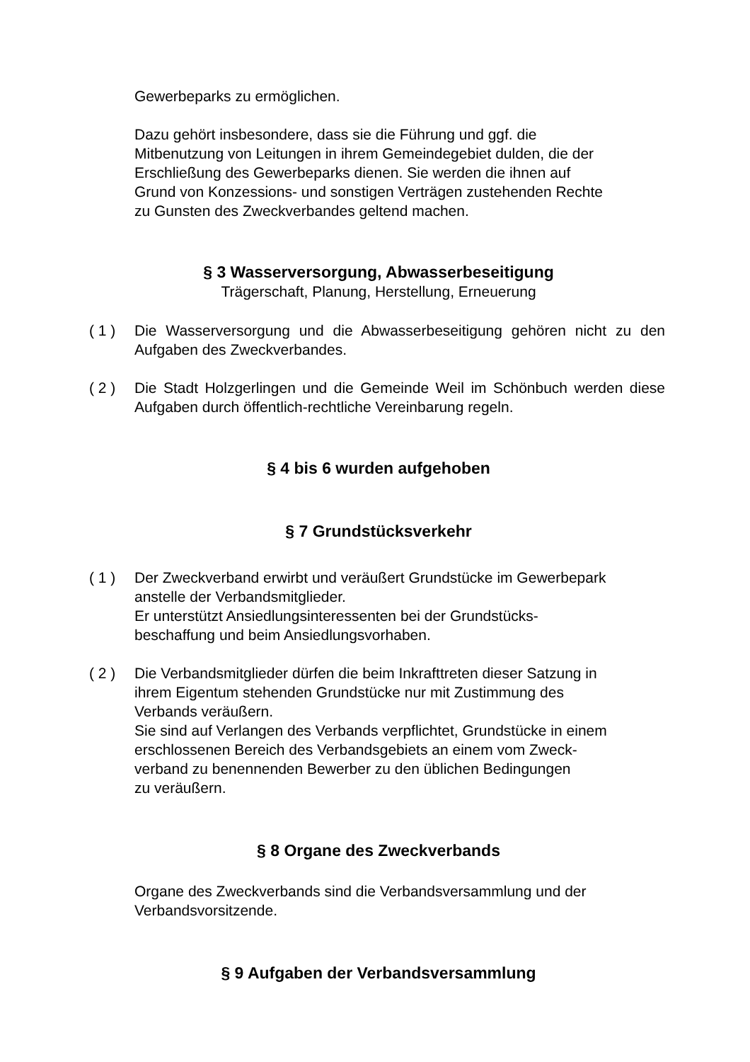Gewerbeparks zu ermöglichen.
Dazu gehört insbesondere, dass sie die Führung und ggf. die
Mitbenutzung von Leitungen in ihrem Gemeindegebiet dulden, die der
Erschließung des Gewerbeparks dienen. Sie werden die ihnen auf
Grund von Konzessions- und sonstigen Verträgen zustehenden Rechte
zu Gunsten des Zweckverbandes geltend machen.
§ 3 Wasserversorgung, Abwasserbeseitigung
Trägerschaft, Planung, Herstellung, Erneuerung
( 1 ) Die Wasserversorgung und die Abwasserbeseitigung gehören nicht zu den Aufgaben des Zweckverbandes.
( 2 ) Die Stadt Holzgerlingen und die Gemeinde Weil im Schönbuch werden diese Aufgaben durch öffentlich-rechtliche Vereinbarung regeln.
§ 4 bis 6 wurden aufgehoben
§ 7 Grundstücksverkehr
( 1 ) Der Zweckverband erwirbt und veräußert Grundstücke im Gewerbepark
anstelle der Verbandsmitglieder.
Er unterstützt Ansiedlungsinteressenten bei der Grundstücks-
beschaffung und beim Ansiedlungsvorhaben.
( 2 ) Die Verbandsmitglieder dürfen die beim Inkrafttreten dieser Satzung in
ihrem Eigentum stehenden Grundstücke nur mit Zustimmung des
Verbands veräußern.
Sie sind auf Verlangen des Verbands verpflichtet, Grundstücke in einem
erschlossenen Bereich des Verbandsgebiets an einem vom Zweck-
verband zu benennenden Bewerber zu den üblichen Bedingungen
zu veräußern.
§ 8 Organe des Zweckverbands
Organe des Zweckverbands sind die Verbandsversammlung und der
Verbandsvorsitzende.
§ 9 Aufgaben der Verbandsversammlung